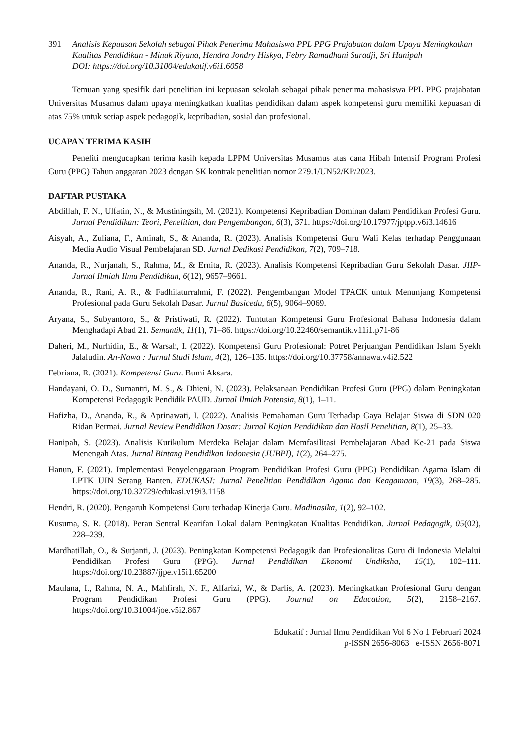391 Analisis Kepuasan Sekolah sebagai Pihak Penerima Mahasiswa PPL PPG Prajabatan dalam Upaya Meningkatkan Kualitas Pendidikan - Minuk Riyana, Hendra Jondry Hiskya, Febry Ramadhani Suradji, Sri Hanipah
DOI: https://doi.org/10.31004/edukatif.v6i1.6058
Temuan yang spesifik dari penelitian ini kepuasan sekolah sebagai pihak penerima mahasiswa PPL PPG prajabatan Universitas Musamus dalam upaya meningkatkan kualitas pendidikan dalam aspek kompetensi guru memiliki kepuasan di atas 75% untuk setiap aspek pedagogik, kepribadian, sosial dan profesional.
UCAPAN TERIMA KASIH
Peneliti mengucapkan terima kasih kepada LPPM Universitas Musamus atas dana Hibah Intensif Program Profesi Guru (PPG) Tahun anggaran 2023 dengan SK kontrak penelitian nomor 279.1/UN52/KP/2023.
DAFTAR PUSTAKA
Abdillah, F. N., Ulfatin, N., & Mustiningsih, M. (2021). Kompetensi Kepribadian Dominan dalam Pendidikan Profesi Guru. Jurnal Pendidikan: Teori, Penelitian, dan Pengembangan, 6(3), 371. https://doi.org/10.17977/jptpp.v6i3.14616
Aisyah, A., Zuliana, F., Aminah, S., & Ananda, R. (2023). Analisis Kompetensi Guru Wali Kelas terhadap Penggunaan Media Audio Visual Pembelajaran SD. Jurnal Dedikasi Pendidikan, 7(2), 709–718.
Ananda, R., Nurjanah, S., Rahma, M., & Ernita, R. (2023). Analisis Kompetensi Kepribadian Guru Sekolah Dasar. JIIP-Jurnal Ilmiah Ilmu Pendidikan, 6(12), 9657–9661.
Ananda, R., Rani, A. R., & Fadhilaturrahmi, F. (2022). Pengembangan Model TPACK untuk Menunjang Kompetensi Profesional pada Guru Sekolah Dasar. Jurnal Basicedu, 6(5), 9064–9069.
Aryana, S., Subyantoro, S., & Pristiwati, R. (2022). Tuntutan Kompetensi Guru Profesional Bahasa Indonesia dalam Menghadapi Abad 21. Semantik, 11(1), 71–86. https://doi.org/10.22460/semantik.v11i1.p71-86
Daheri, M., Nurhidin, E., & Warsah, I. (2022). Kompetensi Guru Profesional: Potret Perjuangan Pendidikan Islam Syekh Jalaludin. An-Nawa : Jurnal Studi Islam, 4(2), 126–135. https://doi.org/10.37758/annawa.v4i2.522
Febriana, R. (2021). Kompetensi Guru. Bumi Aksara.
Handayani, O. D., Sumantri, M. S., & Dhieni, N. (2023). Pelaksanaan Pendidikan Profesi Guru (PPG) dalam Peningkatan Kompetensi Pedagogik Pendidik PAUD. Jurnal Ilmiah Potensia, 8(1), 1–11.
Hafizha, D., Ananda, R., & Aprinawati, I. (2022). Analisis Pemahaman Guru Terhadap Gaya Belajar Siswa di SDN 020 Ridan Permai. Jurnal Review Pendidikan Dasar: Jurnal Kajian Pendidikan dan Hasil Penelitian, 8(1), 25–33.
Hanipah, S. (2023). Analisis Kurikulum Merdeka Belajar dalam Memfasilitasi Pembelajaran Abad Ke-21 pada Siswa Menengah Atas. Jurnal Bintang Pendidikan Indonesia (JUBPI), 1(2), 264–275.
Hanun, F. (2021). Implementasi Penyelenggaraan Program Pendidikan Profesi Guru (PPG) Pendidikan Agama Islam di LPTK UIN Serang Banten. EDUKASI: Jurnal Penelitian Pendidikan Agama dan Keagamaan, 19(3), 268–285. https://doi.org/10.32729/edukasi.v19i3.1158
Hendri, R. (2020). Pengaruh Kompetensi Guru terhadap Kinerja Guru. Madinasika, 1(2), 92–102.
Kusuma, S. R. (2018). Peran Sentral Kearifan Lokal dalam Peningkatan Kualitas Pendidikan. Jurnal Pedagogik, 05(02), 228–239.
Mardhatillah, O., & Surjanti, J. (2023). Peningkatan Kompetensi Pedagogik dan Profesionalitas Guru di Indonesia Melalui Pendidikan Profesi Guru (PPG). Jurnal Pendidikan Ekonomi Undiksha, 15(1), 102–111. https://doi.org/10.23887/jjpe.v15i1.65200
Maulana, I., Rahma, N. A., Mahfirah, N. F., Alfarizi, W., & Darlis, A. (2023). Meningkatkan Profesional Guru dengan Program Pendidikan Profesi Guru (PPG). Journal on Education, 5(2), 2158–2167. https://doi.org/10.31004/joe.v5i2.867
Edukatif : Jurnal Ilmu Pendidikan Vol 6 No 1 Februari 2024
p-ISSN 2656-8063 e-ISSN 2656-8071